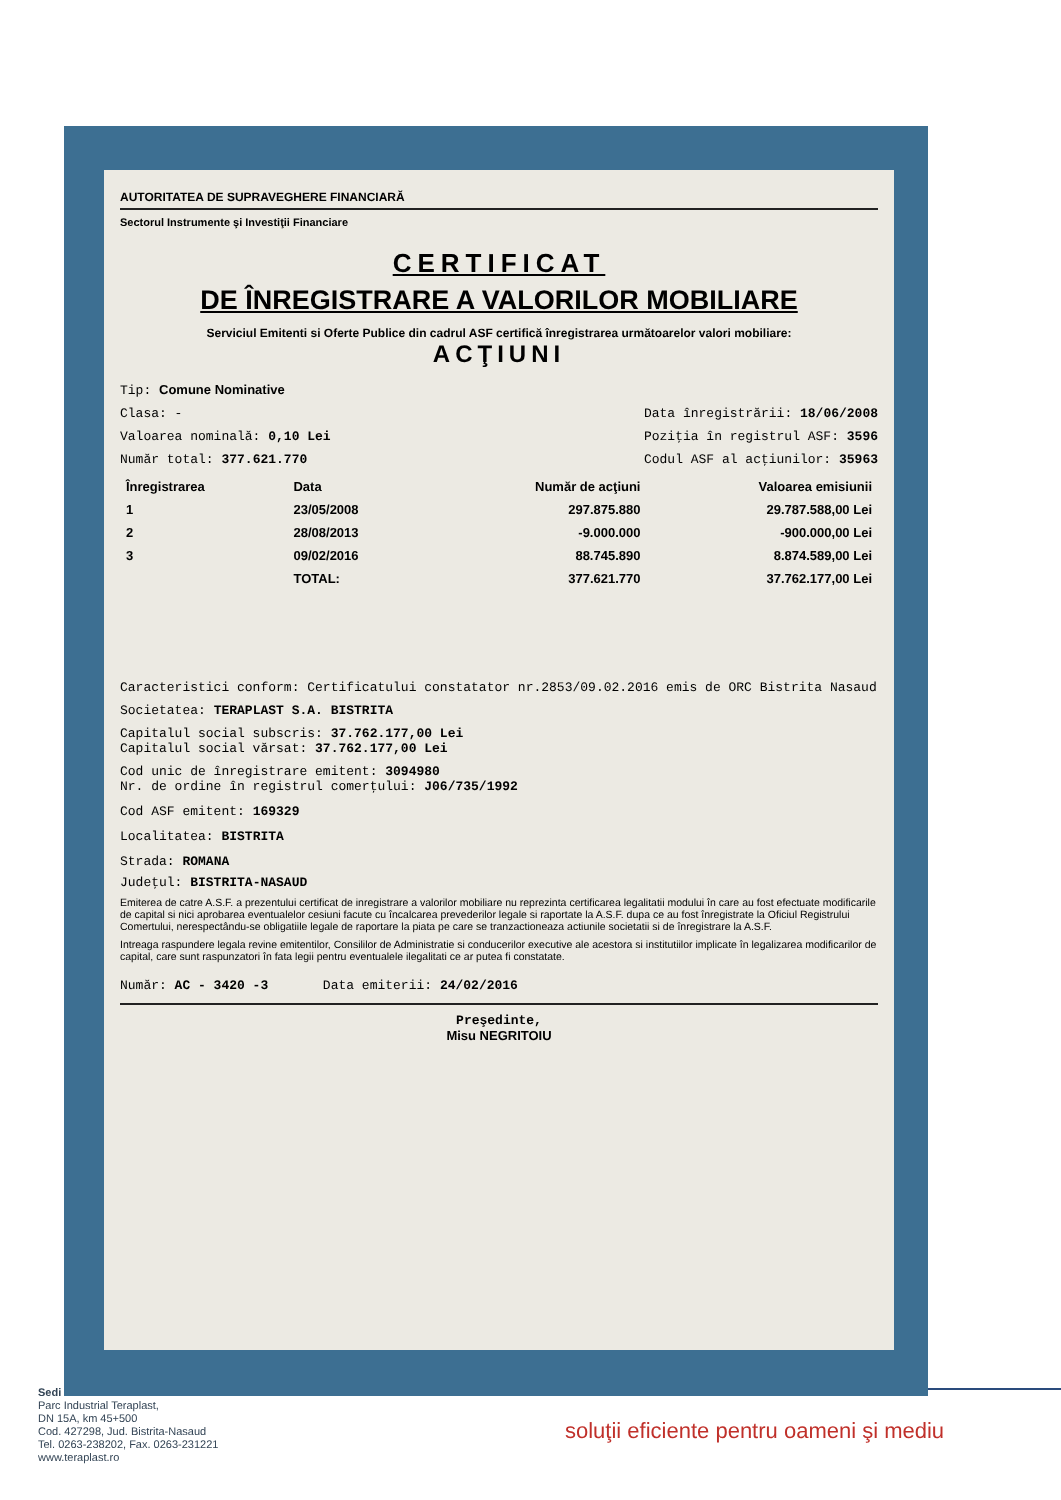AUTORITATEA DE SUPRAVEGHERE FINANCIARĂ
Sectorul Instrumente şi Investiţii Financiare
CERTIFICAT
DE ÎNREGISTRARE A VALORILOR MOBILIARE
Serviciul Emitenti si Oferte Publice din cadrul ASF certifică înregistrarea următoarelor valori mobiliare:
ACŢIUNI
Tip: Comune Nominative
Clasa: - Data înregistrării: 18/06/2008
Valoarea nominală: 0,10 Lei Poziţia în registrul ASF: 3596
Număr total: 377.621.770 Codul ASF al acţiunilor: 35963
| Înregistrarea | Data | Număr de acţiuni | Valoarea emisiunii |
| --- | --- | --- | --- |
| 1 | 23/05/2008 | 297.875.880 | 29.787.588,00 Lei |
| 2 | 28/08/2013 | -9.000.000 | -900.000,00 Lei |
| 3 | 09/02/2016 | 88.745.890 | 8.874.589,00 Lei |
| | TOTAL: | 377.621.770 | 37.762.177,00 Lei |
Caracteristici conform: Certificatului constatator nr.2853/09.02.2016 emis de ORC Bistrita Nasaud
Societatea: TERAPLAST S.A. BISTRITA
Capitalul social subscris: 37.762.177,00 Lei
Capitalul social vărsat: 37.762.177,00 Lei
Cod unic de înregistrare emitent: 3094980
Nr. de ordine în registrul comerţului: J06/735/1992
Cod ASF emitent: 169329
Localitatea: BISTRITA
Strada: ROMANA
Judeţul: BISTRITA-NASAUD
Emiterea de catre A.S.F. a prezentului certificat de inregistrare a valorilor mobiliare nu reprezinta certificarea legalitatii modului în care au fost efectuate modificarile de capital si nici aprobarea eventualelor cesiuni facute cu încalcarea prevederilor legale si raportate la A.S.F. dupa ce au fost înregistrate la Oficiul Registrului Comertului, nerespectându-se obligatiile legale de raportare la piata pe care se tranzactioneaza actiunile societatii si de înregistrare la A.S.F.
Intreaga raspundere legala revine emitentilor, Consililor de Administratie si conducerilor executive ale acestora si institutiilor implicate în legalizarea modificarilor de capital, care sunt raspunzatori în fata legii pentru eventualele ilegalitati ce ar putea fi constatate.
Număr: AC - 3420 -3 Data emiterii: 24/02/2016
Preşedinte,
Misu NEGRITOIU
Sedi
Parc Industrial Teraplast,
DN 15A, km 45+500
Cod. 427298, Jud. Bistrita-Nasaud
Tel. 0263-238202, Fax. 0263-231221
www.teraplast.ro
soluţii eficiente pentru oameni şi mediu